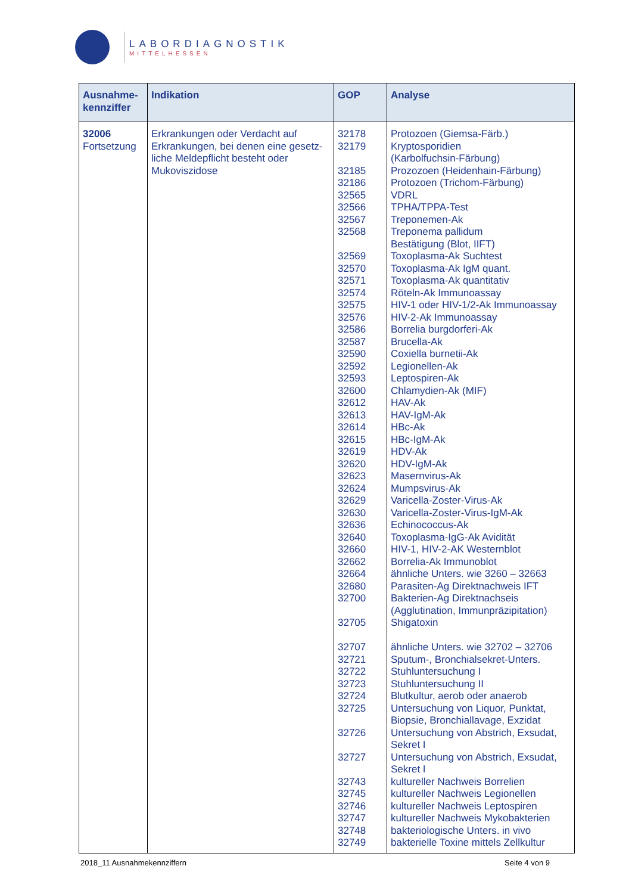LABORDIAGNOSTIK
MITTELHESSEN
| Ausnahme- kennziffer | Indikation | GOP | Analyse |
| --- | --- | --- | --- |
| 32006 Fortsetzung | Erkrankungen oder Verdacht auf Erkrankungen, bei denen eine gesetz-liche Meldepflicht besteht oder Mukoviszidose | 32178 32179 32185 32186 32565 32566 32567 32568 32569 32570 32571 32574 32575 32576 32586 32587 32590 32592 32593 32600 32612 32613 32614 32615 32619 32620 32623 32624 32629 32630 32636 32640 32660 32662 32664 32680 32700 32705 32707 32721 32722 32723 32724 32725 32726 32727 32743 32745 32746 32747 32748 32749 | Protozoen (Giemsa-Färb.) Kryptosporidien (Karbolfuchsin-Färbung) Prozozoen (Heidenhain-Färbung) Protozoen (Trichom-Färbung) VDRL TPHA/TPPA-Test Treponemen-Ak Treponema pallidum Bestätigung (Blot, IIFT) Toxoplasma-Ak Suchtest Toxoplasma-Ak IgM quant. Toxoplasma-Ak quantitativ Röteln-Ak Immunoassay HIV-1 oder HIV-1/2-Ak Immunoassay HIV-2-Ak Immunoassay Borrelia burgdorferi-Ak Brucella-Ak Coxiella burnetii-Ak Legionellen-Ak Leptospiren-Ak Chlamydien-Ak (MIF) HAV-Ak HAV-IgM-Ak HBc-Ak HBc-IgM-Ak HDV-Ak HDV-IgM-Ak Masernvirus-Ak Mumpsvirus-Ak Varicella-Zoster-Virus-Ak Varicella-Zoster-Virus-IgM-Ak Echinococcus-Ak Toxoplasma-IgG-Ak Avidität HIV-1, HIV-2-AK Westernblot Borrelia-Ak Immunoblot ähnliche Unters. wie 3260 – 32663 Parasiten-Ag Direktnachweis IFT Bakterien-Ag Direktnachseis (Agglutination, Immunpräzipitation) Shigatoxin ähnliche Unters. wie 32702 – 32706 Sputum-, Bronchialsekret-Unters. Stuhluntersuchung I Stuhluntersuchung II Blutkultur, aerob oder anaerob Untersuchung von Liquor, Punktat, Biopsie, Bronchiallavage, Exzidat Untersuchung von Abstrich, Exsudat, Sekret I Untersuchung von Abstrich, Exsudat, Sekret I kultureller Nachweis Borrelien kultureller Nachweis Legionellen kultureller Nachweis Leptospiren kultureller Nachweis Mykobakterien bakteriologische Unters. in vivo bakterielle Toxine mittels Zellkultur |
2018_11 Ausnahmekennziffern Seite 4 von 9